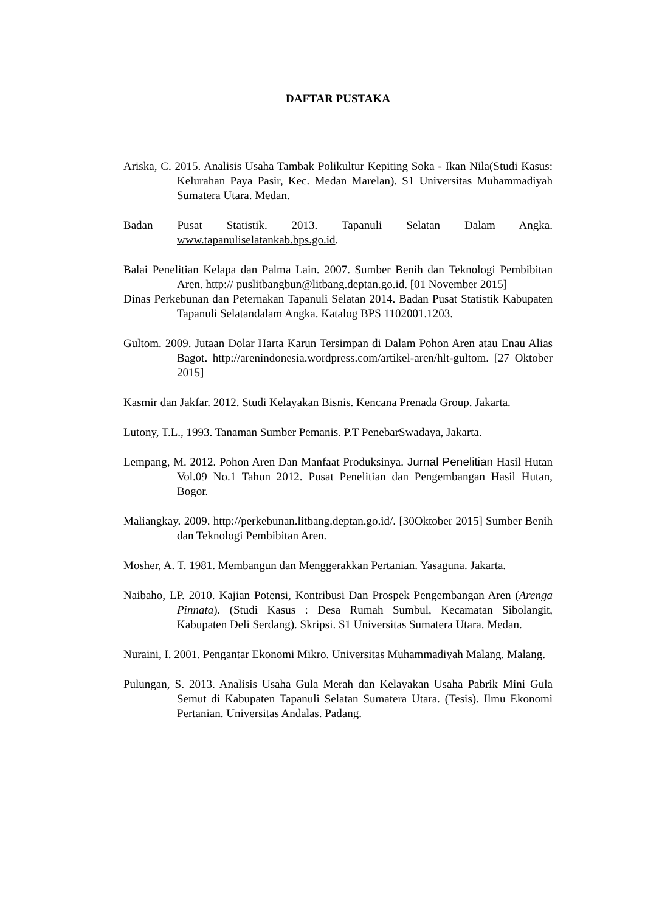DAFTAR PUSTAKA
Ariska, C. 2015. Analisis Usaha Tambak Polikultur Kepiting Soka - Ikan Nila(Studi Kasus: Kelurahan Paya Pasir, Kec. Medan Marelan). S1 Universitas Muhammadiyah Sumatera Utara. Medan.
Badan Pusat Statistik. 2013. Tapanuli Selatan Dalam Angka. www.tapanuliselatankab.bps.go.id.
Balai Penelitian Kelapa dan Palma Lain. 2007. Sumber Benih dan Teknologi Pembibitan Aren. http:// puslitbangbun@litbang.deptan.go.id. [01 November 2015]
Dinas Perkebunan dan Peternakan Tapanuli Selatan 2014. Badan Pusat Statistik Kabupaten Tapanuli Selatandalam Angka. Katalog BPS 1102001.1203.
Gultom. 2009. Jutaan Dolar Harta Karun Tersimpan di Dalam Pohon Aren atau Enau Alias Bagot. http://arenindonesia.wordpress.com/artikel-aren/hlt-gultom. [27 Oktober 2015]
Kasmir dan Jakfar. 2012. Studi Kelayakan Bisnis. Kencana Prenada Group. Jakarta.
Lutony, T.L., 1993. Tanaman Sumber Pemanis. P.T PenebarSwadaya, Jakarta.
Lempang, M. 2012. Pohon Aren Dan Manfaat Produksinya. Jurnal Penelitian Hasil Hutan Vol.09 No.1 Tahun 2012. Pusat Penelitian dan Pengembangan Hasil Hutan, Bogor.
Maliangkay. 2009. http://perkebunan.litbang.deptan.go.id/. [30Oktober 2015] Sumber Benih dan Teknologi Pembibitan Aren.
Mosher, A. T. 1981. Membangun dan Menggerakkan Pertanian. Yasaguna. Jakarta.
Naibaho, LP. 2010. Kajian Potensi, Kontribusi Dan Prospek Pengembangan Aren (Arenga Pinnata). (Studi Kasus : Desa Rumah Sumbul, Kecamatan Sibolangit, Kabupaten Deli Serdang). Skripsi. S1 Universitas Sumatera Utara. Medan.
Nuraini, I. 2001. Pengantar Ekonomi Mikro. Universitas Muhammadiyah Malang. Malang.
Pulungan, S. 2013. Analisis Usaha Gula Merah dan Kelayakan Usaha Pabrik Mini Gula Semut di Kabupaten Tapanuli Selatan Sumatera Utara. (Tesis). Ilmu Ekonomi Pertanian. Universitas Andalas. Padang.